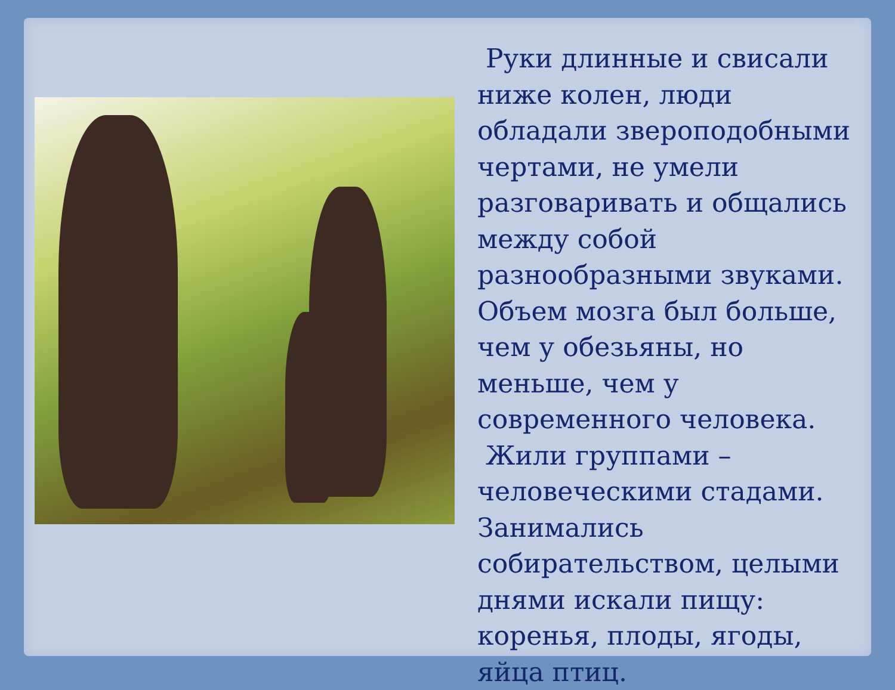Руки длинные и свисали ниже колен, люди обладали звероподобными чертами, не умели разговаривать и общались между собой разнообразными звуками. Объем мозга был больше, чем у обезьяны, но меньше, чем у современного человека.
Жили группами – человеческими стадами. Занимались собирательством, целыми днями искали пищу: коренья, плоды, ягоды, яйца птиц.